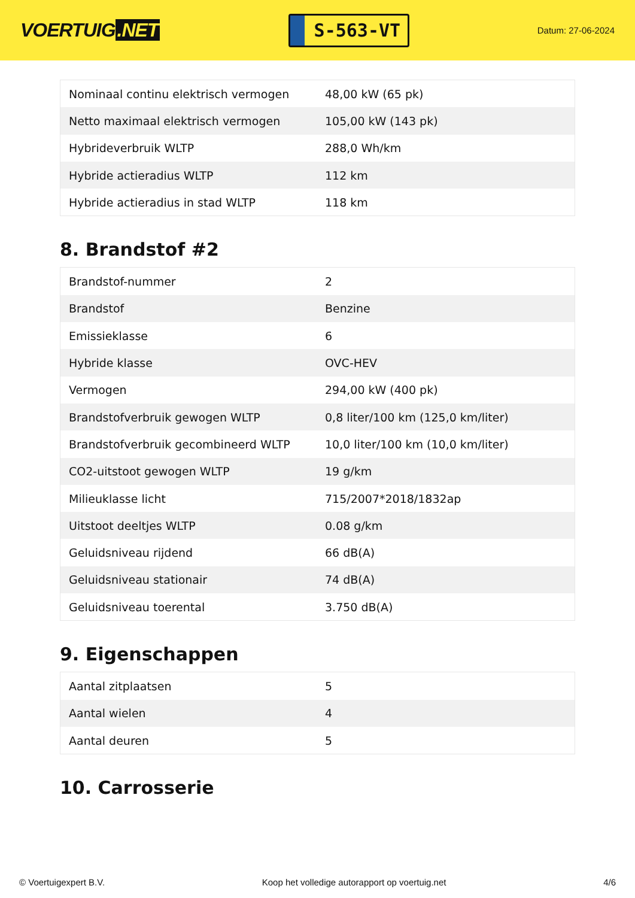VOERTUIG.NET
S-563-VT
Datum: 27-06-2024
| Nominaal continu elektrisch vermogen | 48,00 kW (65 pk) |
| Netto maximaal elektrisch vermogen | 105,00 kW (143 pk) |
| Hybrideverbruik WLTP | 288,0 Wh/km |
| Hybride actieradius WLTP | 112 km |
| Hybride actieradius in stad WLTP | 118 km |
8. Brandstof #2
| Brandstof-nummer | 2 |
| Brandstof | Benzine |
| Emissieklasse | 6 |
| Hybride klasse | OVC-HEV |
| Vermogen | 294,00 kW (400 pk) |
| Brandstofverbruik gewogen WLTP | 0,8 liter/100 km (125,0 km/liter) |
| Brandstofverbruik gecombineerd WLTP | 10,0 liter/100 km (10,0 km/liter) |
| CO2-uitstoot gewogen WLTP | 19 g/km |
| Milieuklasse licht | 715/2007*2018/1832ap |
| Uitstoot deeltjes WLTP | 0.08 g/km |
| Geluidsniveau rijdend | 66 dB(A) |
| Geluidsniveau stationair | 74 dB(A) |
| Geluidsniveau toerental | 3.750 dB(A) |
9. Eigenschappen
| Aantal zitplaatsen | 5 |
| Aantal wielen | 4 |
| Aantal deuren | 5 |
10. Carrosserie
© Voertuigexpert B.V. Koop het volledige autorapport op voertuig.net 4/6